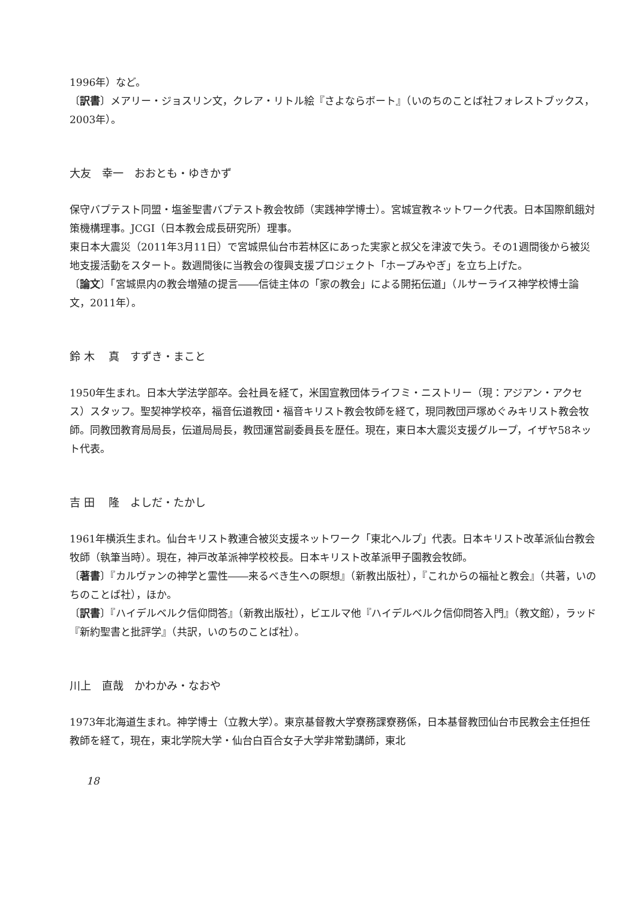1996年）など。
〔訳書〕メアリー・ジョスリン文，クレア・リトル絵『さよならボート』（いのちのことば社フォレストブックス，2003年）。
大友　幸一　おおとも・ゆきかず
保守バプテスト同盟・塩釜聖書バプテスト教会牧師（実践神学博士）。宮城宣教ネットワーク代表。日本国際飢餓対策機構理事。JCGI（日本教会成長研究所）理事。
東日本大震災（2011年3月11日）で宮城県仙台市若林区にあった実家と叔父を津波で失う。その1週間後から被災地支援活動をスタート。数週間後に当教会の復興支援プロジェクト「ホープみやぎ」を立ち上げた。
〔論文〕「宮城県内の教会増殖の提言――信徒主体の「家の教会」による開拓伝道」（ルサーライス神学校博士論文，2011年）。
鈴 木　 真　すずき・まこと
1950年生まれ。日本大学法学部卒。会社員を経て，米国宣教団体ライフミ・ニストリー（現：アジアン・アクセス）スタッフ。聖契神学校卒，福音伝道教団・福音キリスト教会牧師を経て，現同教団戸塚めぐみキリスト教会牧師。同教団教育局局長，伝道局局長，教団運営副委員長を歴任。現在，東日本大震災支援グループ，イザヤ58ネット代表。
吉 田　 隆　よしだ・たかし
1961年横浜生まれ。仙台キリスト教連合被災支援ネットワーク「東北ヘルプ」代表。日本キリスト改革派仙台教会牧師（執筆当時）。現在，神戸改革派神学校校長。日本キリスト改革派甲子園教会牧師。
〔著書〕『カルヴァンの神学と霊性――来るべき生への瞑想』（新教出版社），『これからの福祉と教会』（共著，いのちのことば社），ほか。
〔訳書〕『ハイデルベルク信仰問答』（新教出版社），ビエルマ他『ハイデルベルク信仰問答入門』（教文館），ラッド『新約聖書と批評学』（共訳，いのちのことば社）。
川上　直哉　かわかみ・なおや
1973年北海道生まれ。神学博士（立教大学）。東京基督教大学寮務課寮務係，日本基督教団仙台市民教会主任担任教師を経て，現在，東北学院大学・仙台白百合女子大学非常勤講師，東北
18